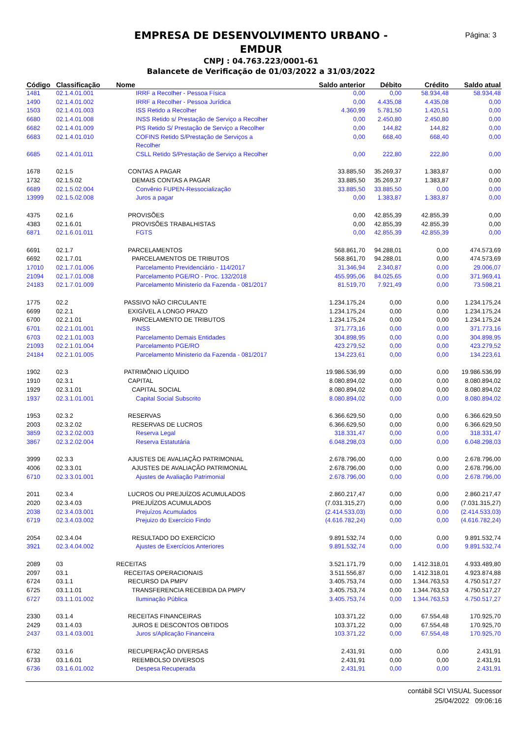EMPRESA DE DESENVOLVIMENTO URBANO - EMDUR
CNPJ : 04.763.223/0001-61
Balancete de Verificação de 01/03/2022 a 31/03/2022
Página: 3
| Código | Classificação | Nome | Saldo anterior | Débito | Crédito | Saldo atual |
| --- | --- | --- | --- | --- | --- | --- |
| 1481 | 02.1.4.01.001 | IRRF a Recolher - Pessoa Física | 0,00 | 0,00 | 58.934,48 | 58.934,48 |
| 1490 | 02.1.4.01.002 | IRRF a Recolher - Pessoa Jurídica | 0,00 | 4.435,08 | 4.435,08 | 0,00 |
| 1503 | 02.1.4.01.003 | ISS Retido a Recolher | 4.360,99 | 5.781,50 | 1.420,51 | 0,00 |
| 6680 | 02.1.4.01.008 | INSS Retido s/ Prestação de Serviço a Recolher | 0,00 | 2.450,80 | 2.450,80 | 0,00 |
| 6682 | 02.1.4.01.009 | PIS Retido S/ Prestação de Serviço a Recolher | 0,00 | 144,82 | 144,82 | 0,00 |
| 6683 | 02.1.4.01.010 | COFINS Retido S/Prestação de Serviços a Recolher | 0,00 | 668,40 | 668,40 | 0,00 |
| 6685 | 02.1.4.01.011 | CSLL Retido S/Prestação de Serviço a Recolher | 0,00 | 222,80 | 222,80 | 0,00 |
| 1678 | 02.1.5 | CONTAS A PAGAR | 33.885,50 | 35.269,37 | 1.383,87 | 0,00 |
| 1732 | 02.1.5.02 | DEMAIS CONTAS A PAGAR | 33.885,50 | 35.269,37 | 1.383,87 | 0,00 |
| 6689 | 02.1.5.02.004 | Convênio FUPEN-Ressocialização | 33.885,50 | 33.885,50 | 0,00 | 0,00 |
| 13999 | 02.1.5.02.008 | Juros a pagar | 0,00 | 1.383,87 | 1.383,87 | 0,00 |
| 4375 | 02.1.6 | PROVISÕES | 0,00 | 42.855,39 | 42.855,39 | 0,00 |
| 4383 | 02.1.6.01 | PROVISÕES TRABALHISTAS | 0,00 | 42.855,39 | 42.855,39 | 0,00 |
| 6871 | 02.1.6.01.011 | FGTS | 0,00 | 42.855,39 | 42.855,39 | 0,00 |
| 6691 | 02.1.7 | PARCELAMENTOS | 568.861,70 | 94.288,01 | 0,00 | 474.573,69 |
| 6692 | 02.1.7.01 | PARCELAMENTOS DE TRIBUTOS | 568.861,70 | 94.288,01 | 0,00 | 474.573,69 |
| 17010 | 02.1.7.01.006 | Parcelamento Previdenciário - 114/2017 | 31.346,94 | 2.340,87 | 0,00 | 29.006,07 |
| 21094 | 02.1.7.01.008 | Parcelamento PGE/RO - Proc. 132/2018 | 455.995,06 | 84.025,65 | 0,00 | 371.969,41 |
| 24183 | 02.1.7.01.009 | Parcelamento Ministerio da Fazenda - 081/2017 | 81.519,70 | 7.921,49 | 0,00 | 73.598,21 |
| 1775 | 02.2 | PASSIVO NÃO CIRCULANTE | 1.234.175,24 | 0,00 | 0,00 | 1.234.175,24 |
| 6699 | 02.2.1 | EXIGÍVEL A LONGO PRAZO | 1.234.175,24 | 0,00 | 0,00 | 1.234.175,24 |
| 6700 | 02.2.1.01 | PARCELAMENTO DE TRIBUTOS | 1.234.175,24 | 0,00 | 0,00 | 1.234.175,24 |
| 6701 | 02.2.1.01.001 | INSS | 371.773,16 | 0,00 | 0,00 | 371.773,16 |
| 6703 | 02.2.1.01.003 | Parcelamento Demais Entidades | 304.898,95 | 0,00 | 0,00 | 304.898,95 |
| 21093 | 02.2.1.01.004 | Parcelamento PGE/RO | 423.279,52 | 0,00 | 0,00 | 423.279,52 |
| 24184 | 02.2.1.01.005 | Parcelamento Ministerio da Fazenda - 081/2017 | 134.223,61 | 0,00 | 0,00 | 134.223,61 |
| 1902 | 02.3 | PATRIMÔNIO LÍQUIDO | 19.986.536,99 | 0,00 | 0,00 | 19.986.536,99 |
| 1910 | 02.3.1 | CAPITAL | 8.080.894,02 | 0,00 | 0,00 | 8.080.894,02 |
| 1929 | 02.3.1.01 | CAPITAL SOCIAL | 8.080.894,02 | 0,00 | 0,00 | 8.080.894,02 |
| 1937 | 02.3.1.01.001 | Capital Social Subscrito | 8.080.894,02 | 0,00 | 0,00 | 8.080.894,02 |
| 1953 | 02.3.2 | RESERVAS | 6.366.629,50 | 0,00 | 0,00 | 6.366.629,50 |
| 2003 | 02.3.2.02 | RESERVAS DE LUCROS | 6.366.629,50 | 0,00 | 0,00 | 6.366.629,50 |
| 3859 | 02.3.2.02.003 | Reserva Legal | 318.331,47 | 0,00 | 0,00 | 318.331,47 |
| 3867 | 02.3.2.02.004 | Reserva Estatutária | 6.048.298,03 | 0,00 | 0,00 | 6.048.298,03 |
| 3999 | 02.3.3 | AJUSTES DE AVALIAÇÃO PATRIMONIAL | 2.678.796,00 | 0,00 | 0,00 | 2.678.796,00 |
| 4006 | 02.3.3.01 | AJUSTES DE AVALIAÇÃO PATRIMONIAL | 2.678.796,00 | 0,00 | 0,00 | 2.678.796,00 |
| 6710 | 02.3.3.01.001 | Ajustes de Avaliação Patrimonial | 2.678.796,00 | 0,00 | 0,00 | 2.678.796,00 |
| 2011 | 02.3.4 | LUCROS OU PREJUÍZOS ACUMULADOS | 2.860.217,47 | 0,00 | 0,00 | 2.860.217,47 |
| 2020 | 02.3.4.03 | PREJUÍZOS ACUMULADOS | (7.031.315,27) | 0,00 | 0,00 | (7.031.315,27) |
| 2038 | 02.3.4.03.001 | Prejuízos Acumulados | (2.414.533,03) | 0,00 | 0,00 | (2.414.533,03) |
| 6719 | 02.3.4.03.002 | Prejuizo do Exercício Findo | (4.616.782,24) | 0,00 | 0,00 | (4.616.782,24) |
| 2054 | 02.3.4.04 | RESULTADO DO EXERCÍCIO | 9.891.532,74 | 0,00 | 0,00 | 9.891.532,74 |
| 3921 | 02.3.4.04.002 | Ajustes de Exercícios Anteriores | 9.891.532,74 | 0,00 | 0,00 | 9.891.532,74 |
| 2089 | 03 | RECEITAS | 3.521.171,79 | 0,00 | 1.412.318,01 | 4.933.489,80 |
| 2097 | 03.1 | RECEITAS OPERACIONAIS | 3.511.556,87 | 0,00 | 1.412.318,01 | 4.923.874,88 |
| 6724 | 03.1.1 | RECURSO DA PMPV | 3.405.753,74 | 0,00 | 1.344.763,53 | 4.750.517,27 |
| 6725 | 03.1.1.01 | TRANSFERENCIA RECEBIDA DA PMPV | 3.405.753,74 | 0,00 | 1.344.763,53 | 4.750.517,27 |
| 6727 | 03.1.1.01.002 | Iluminação Pública | 3.405.753,74 | 0,00 | 1.344.763,53 | 4.750.517,27 |
| 2330 | 03.1.4 | RECEITAS FINANCEIRAS | 103.371,22 | 0,00 | 67.554,48 | 170.925,70 |
| 2429 | 03.1.4.03 | JUROS E DESCONTOS OBTIDOS | 103.371,22 | 0,00 | 67.554,48 | 170.925,70 |
| 2437 | 03.1.4.03.001 | Juros s/Aplicação Financeira | 103.371,22 | 0,00 | 67.554,48 | 170.925,70 |
| 6732 | 03.1.6 | RECUPERAÇÃO DIVERSAS | 2.431,91 | 0,00 | 0,00 | 2.431,91 |
| 6733 | 03.1.6.01 | REEMBOLSO DIVERSOS | 2.431,91 | 0,00 | 0,00 | 2.431,91 |
| 6736 | 03.1.6.01.002 | Despesa Recuperada | 2.431,91 | 0,00 | 0,00 | 2.431,91 |
contábil SCI VISUAL Sucessor
25/04/2022 09:06:16